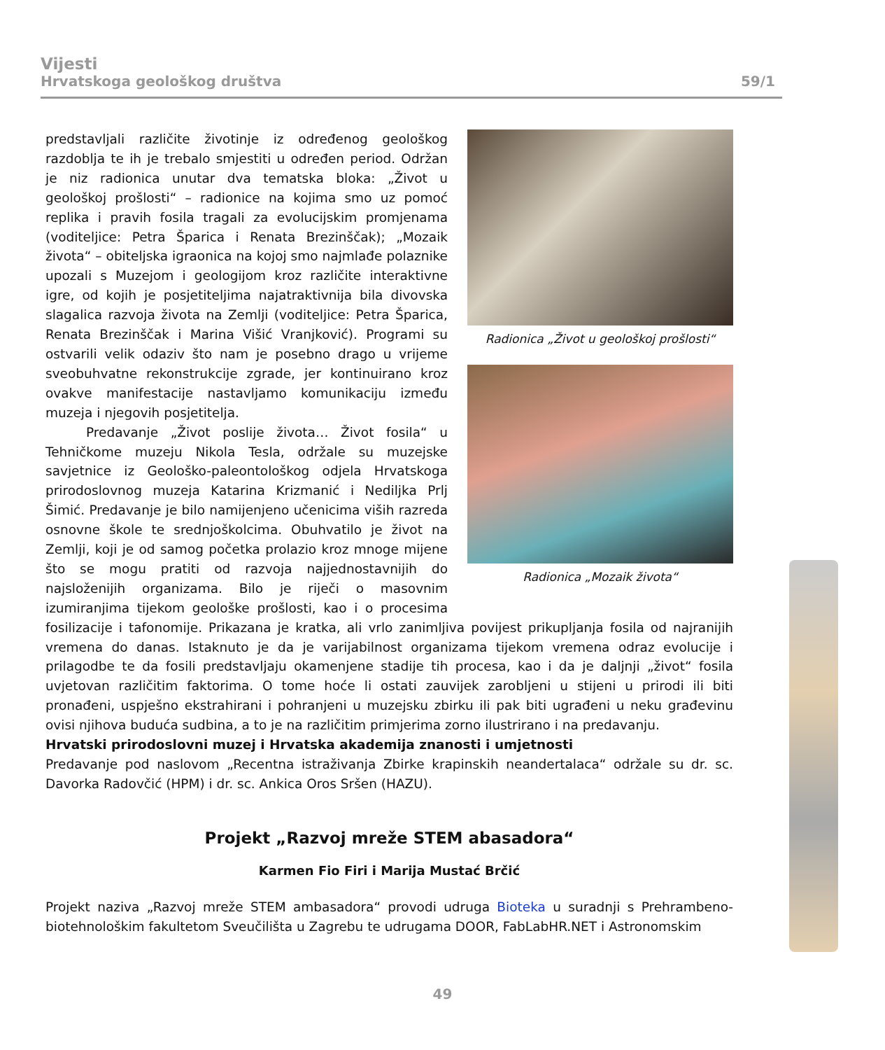Vijesti
Hrvatskoga geološkog društva
59/1
Radionica „Život u geološkoj prošlosti“
Radionica „Mozaik života“
predstavljali različite životinje iz određenog geološkog razdoblja te ih je trebalo smjestiti u određen period. Održan je niz radionica unutar dva tematska bloka: „Život u geološkoj prošlosti“ – radionice na kojima smo uz pomoć replika i pravih fosila tragali za evolucijskim promjenama (voditeljice: Petra Šparica i Renata Brezinščak); „Mozaik života“ – obiteljska igraonica na kojoj smo najmlađe polaznike upozali s Muzejom i geologijom kroz različite interaktivne igre, od kojih je posjetiteljima najatraktivnija bila divovska slagalica razvoja života na Zemlji (voditeljice: Petra Šparica, Renata Brezinščak i Marina Višić Vranjković). Programi su ostvarili velik odaziv što nam je posebno drago u vrijeme sveobuhvatne rekonstrukcije zgrade, jer kontinuirano kroz ovakve manifestacije nastavljamo komunikaciju između muzeja i njegovih posjetitelja.
Predavanje „Život poslije života… Život fosila“ u Tehničkome muzeju Nikola Tesla, održale su muzejske savjetnice iz Geološko-paleontološkog odjela Hrvatskoga prirodoslovnog muzeja Katarina Krizmanić i Nediljka Prlj Šimić. Predavanje je bilo namijenjeno učenicima viših razreda osnovne škole te srednjoškolcima. Obuhvatilo je život na Zemlji, koji je od samog početka prolazio kroz mnoge mijene što se mogu pratiti od razvoja najjednostavnijih do najsloženijih organizama. Bilo je riječi o masovnim izumiranjima tijekom geološke prošlosti, kao i o procesima fosilizacije i tafonomije. Prikazana je kratka, ali vrlo zanimljiva povijest prikupljanja fosila od najranijih vremena do danas. Istaknuto je da je varijabilnost organizama tijekom vremena odraz evolucije i prilagodbe te da fosili predstavljaju okamenjene stadije tih procesa, kao i da je daljnji „život“ fosila uvjetovan različitim faktorima. O tome hoće li ostati zauvijek zarobljeni u stijeni u prirodi ili biti pronađeni, uspješno ekstrahirani i pohranjeni u muzejsku zbirku ili pak biti ugrađeni u neku građevinu ovisi njihova buduća sudbina, a to je na različitim primjerima zorno ilustrirano i na predavanju.
Hrvatski prirodoslovni muzej i Hrvatska akademija znanosti i umjetnosti
Predavanje pod naslovom „Recentna istraživanja Zbirke krapinskih neandertalaca“ održale su dr. sc. Davorka Radovčić (HPM) i dr. sc. Ankica Oros Sršen (HAZU).
Projekt „Razvoj mreže STEM abasadora“
Karmen Fio Firi i Marija Mustać Brčić
Projekt naziva „Razvoj mreže STEM ambasadora“ provodi udruga Bioteka u suradnji s Prehrambeno-biotehnološkim fakultetom Sveučilišta u Zagrebu te udrugama DOOR, FabLabHR.NET i Astronomskim
49